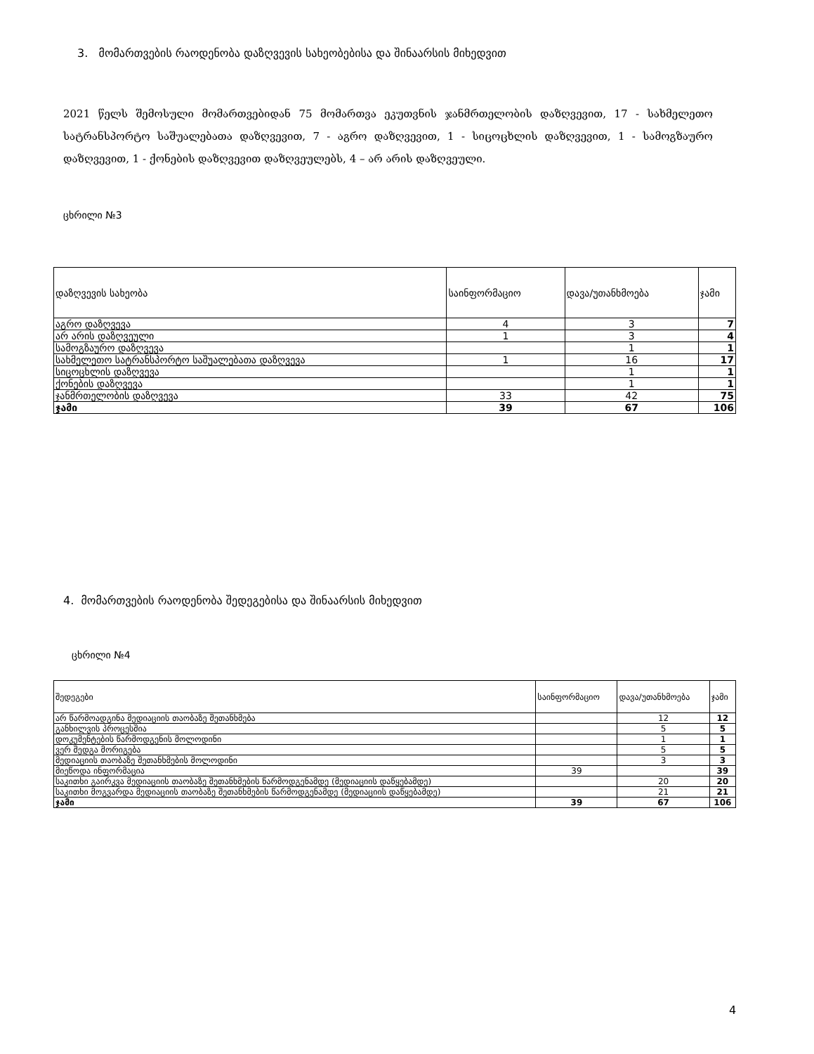3. მომართვების რაოდენობა დაზღვევის სახეობებისა და შინაარსის მიხედვით
2021 წელს შემოსული მომართვებიდან 75 მომართვა ეკუთვნის ჯანმრთელობის დაზღვევით, 17 - სახმელეთო სატრანსპორტო საშუალებათა დაზღვევით, 7 - აგრო დაზღვევით, 1 - სიცოცხლის დაზღვევით, 1 - სამოგზაურო დაზღვევით, 1 - ქონების დაზღვევით დაზღვეულებს, 4 – არ არის დაზღვეული.
ცხრილი №3
| დაზღვევის სახეობა | საინფორმაციო | დავა/უთანხმოება | ჯამი |
| --- | --- | --- | --- |
| აგრო დაზღვევა | 4 | 3 | 7 |
| არ არის დაზღვეული | 1 | 3 | 4 |
| სამოგზაურო დაზღვევა | | 1 | 1 |
| სახმელეთო სატრანსპორტო საშუალებათა დაზღვევა | 1 | 16 | 17 |
| სიცოცხლის დაზღვევა | | 1 | 1 |
| ქონების დაზღვევა | | 1 | 1 |
| ჯანმრთელობის დაზღვევა | 33 | 42 | 75 |
| ჯამი | 39 | 67 | 106 |
4. მომართვების რაოდენობა შედეგებისა და შინაარსის მიხედვით
ცხრილი №4
| შედეგები | საინფორმაციო | დავა/უთანხმოება | ჯამი |
| --- | --- | --- | --- |
| არ წარმოადგინა მედიაციის თაობაზე შეთანხმება | | 12 | 12 |
| განხილვის პროცესშია | | 5 | 5 |
| დოკუმენტების წარმოდგენის მოლოდინი | | 1 | 1 |
| ვერ შედგა მორიგება | | 5 | 5 |
| მედიაციის თაობაზე შეთანხმების მოლოდინი | | 3 | 3 |
| მიეწოდა ინფორმაცია | 39 | | 39 |
| საკითხი გაირკვა მედიაციის თაობაზე შეთანხმების წარმოდგენამდე (მედიაციის დაწყებამდე) | | 20 | 20 |
| საკითხი მოგვარდა მედიაციის თაობაზე შეთანხმების წარმოდგენამდე (მედიაციის დაწყებამდე) | | 21 | 21 |
| ჯამი | 39 | 67 | 106 |
4